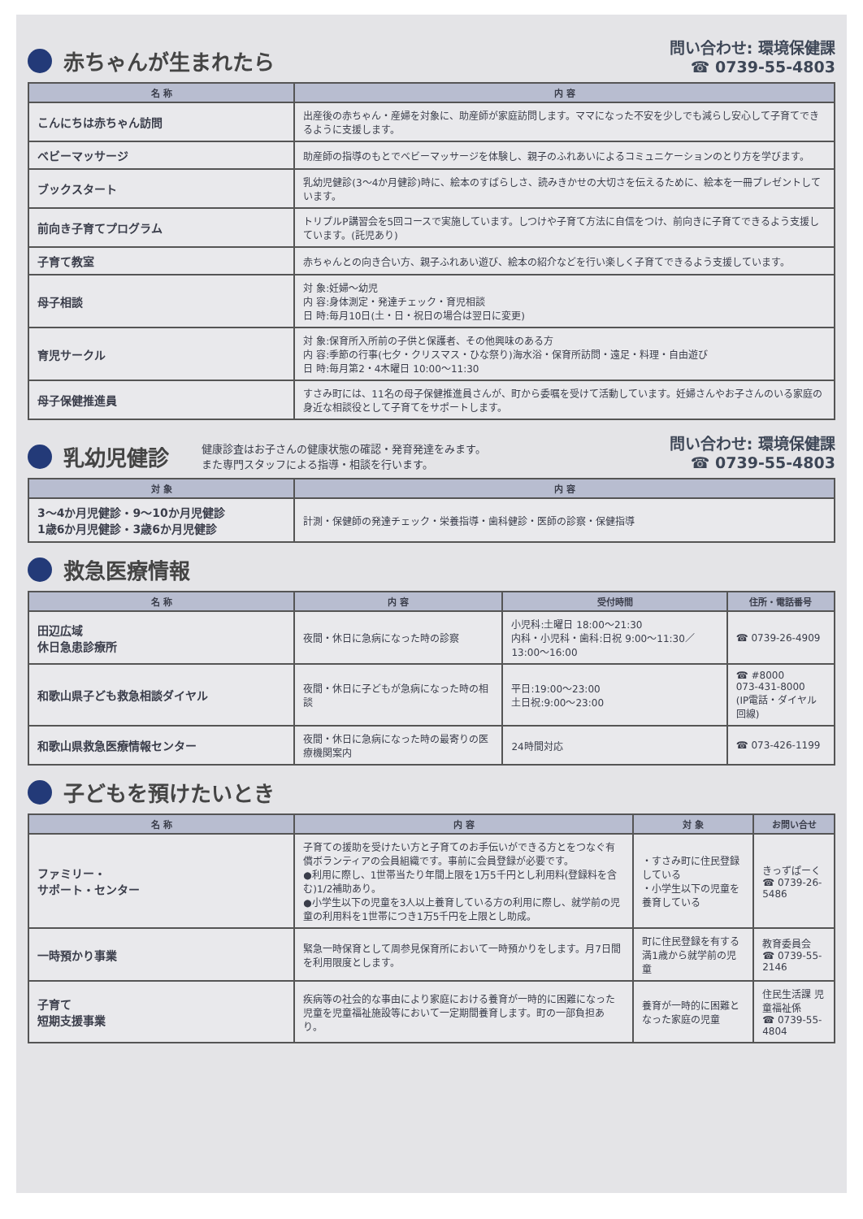赤ちゃんが生まれたら
問い合わせ: 環境保健課
☎ 0739-55-4803
| 名 称 | 内 容 |
| --- | --- |
| こんにちは赤ちゃん訪問 | 出産後の赤ちゃん・産婦を対象に、助産師が家庭訪問します。ママになった不安を少しでも減らし安心して子育てできるように支援します。 |
| ベビーマッサージ | 助産師の指導のもとでベビーマッサージを体験し、親子のふれあいによるコミュニケーションのとり方を学びます。 |
| ブックスタート | 乳幼児健診(3～4か月健診)時に、絵本のすばらしさ、読みきかせの大切さを伝えるために、絵本を一冊プレゼントしています。 |
| 前向き子育てプログラム | トリプルP講習会を5回コースで実施しています。しつけや子育て方法に自信をつけ、前向きに子育てできるよう支援しています。(託児あり) |
| 子育て教室 | 赤ちゃんとの向き合い方、親子ふれあい遊び、絵本の紹介などを行い楽しく子育てできるよう支援しています。 |
| 母子相談 | 対 象:妊婦～幼児 内 容:身体測定・発達チェック・育児相談 日 時:毎月10日(土・日・祝日の場合は翌日に変更) |
| 育児サークル | 対 象:保育所入所前の子供と保護者、その他興味のある方 内 容:季節の行事(七夕・クリスマス・ひな祭り)海水浴・保育所訪問・遠足・料理・自由遊び 日 時:毎月第2・4木曜日 10:00～11:30 |
| 母子保健推進員 | すさみ町には、11名の母子保健推進員さんが、町から委嘱を受けて活動しています。妊婦さんやお子さんのいる家庭の身近な相談役として子育てをサポートします。 |
乳幼児健診
健康診査はお子さんの健康状態の確認・発育発達をみます。
また専門スタッフによる指導・相談を行います。
問い合わせ: 環境保健課
☎ 0739-55-4803
| 対 象 | 内 容 |
| --- | --- |
| 3～4か月児健診・9～10か月児健診 1歳6か月児健診・3歳6か月児健診 | 計測・保健師の発達チェック・栄養指導・歯科健診・医師の診察・保健指導 |
救急医療情報
| 名 称 | 内 容 | 受付時間 | 住所・電話番号 |
| --- | --- | --- | --- |
| 田辺広域 休日急患診療所 | 夜間・休日に急病になった時の診察 | 小児科:土曜日 18:00～21:30 内科・小児科・歯科:日祝 9:00～11:30／13:00～16:00 | ☎ 0739-26-4909 |
| 和歌山県子ども救急相談ダイヤル | 夜間・休日に子どもが急病になった時の相談 | 平日:19:00～23:00 土日祝:9:00～23:00 | ☎ #8000 073-431-8000 (IP電話・ダイヤル回線) |
| 和歌山県救急医療情報センター | 夜間・休日に急病になった時の最寄りの医療機関案内 | 24時間対応 | ☎ 073-426-1199 |
子どもを預けたいとき
| 名 称 | 内 容 | 対 象 | お問い合せ |
| --- | --- | --- | --- |
| ファミリー・ サポート・センター | 子育ての援助を受けたい方と子育てのお手伝いができる方とをつなぐ有償ボランティアの会員組織です。事前に会員登録が必要です。 ●利用に際し、1世帯当たり年間上限を1万5千円とし利用料(登録料を含む)1/2補助あり。 ●小学生以下の児童を3人以上養育している方の利用に際し、就学前の児童の利用料を1世帯につき1万5千円を上限とし助成。 | ・すさみ町に住民登録している ・小学生以下の児童を養育している | きっずぱーく ☎ 0739-26-5486 |
| 一時預かり事業 | 緊急一時保育として周参見保育所において一時預かりをします。月7日間を利用限度とします。 | 町に住民登録を有する満1歳から就学前の児童 | 教育委員会 ☎ 0739-55-2146 |
| 子育て 短期支援事業 | 疾病等の社会的な事由により家庭における養育が一時的に困難になった児童を児童福祉施設等において一定期間養育します。町の一部負担あり。 | 養育が一時的に困難となった家庭の児童 | 住民生活課 児童福祉係 ☎ 0739-55-4804 |